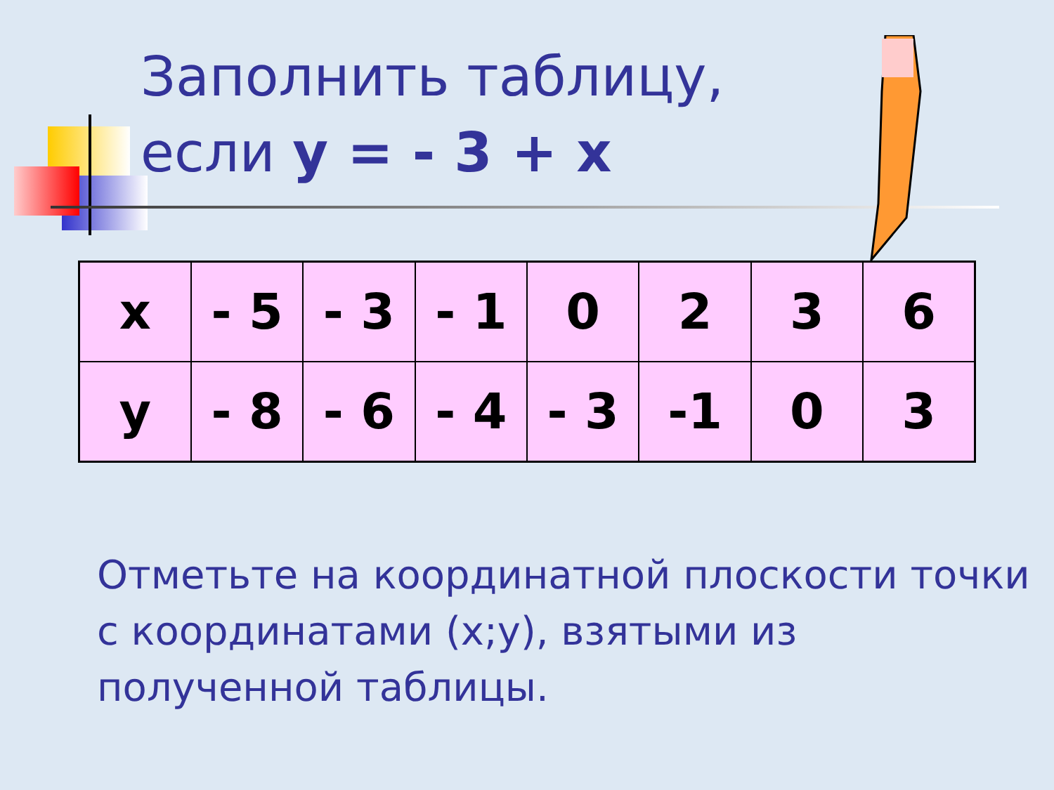Заполнить таблицу,
если y = - 3 + x
| x | - 5 | - 3 | - 1 | 0 | 2 | 3 | 6 |
| y | - 8 | - 6 | - 4 | - 3 | -1 | 0 | 3 |
Отметьте на координатной плоскости точки с координатами (x;y), взятыми из полученной таблицы.